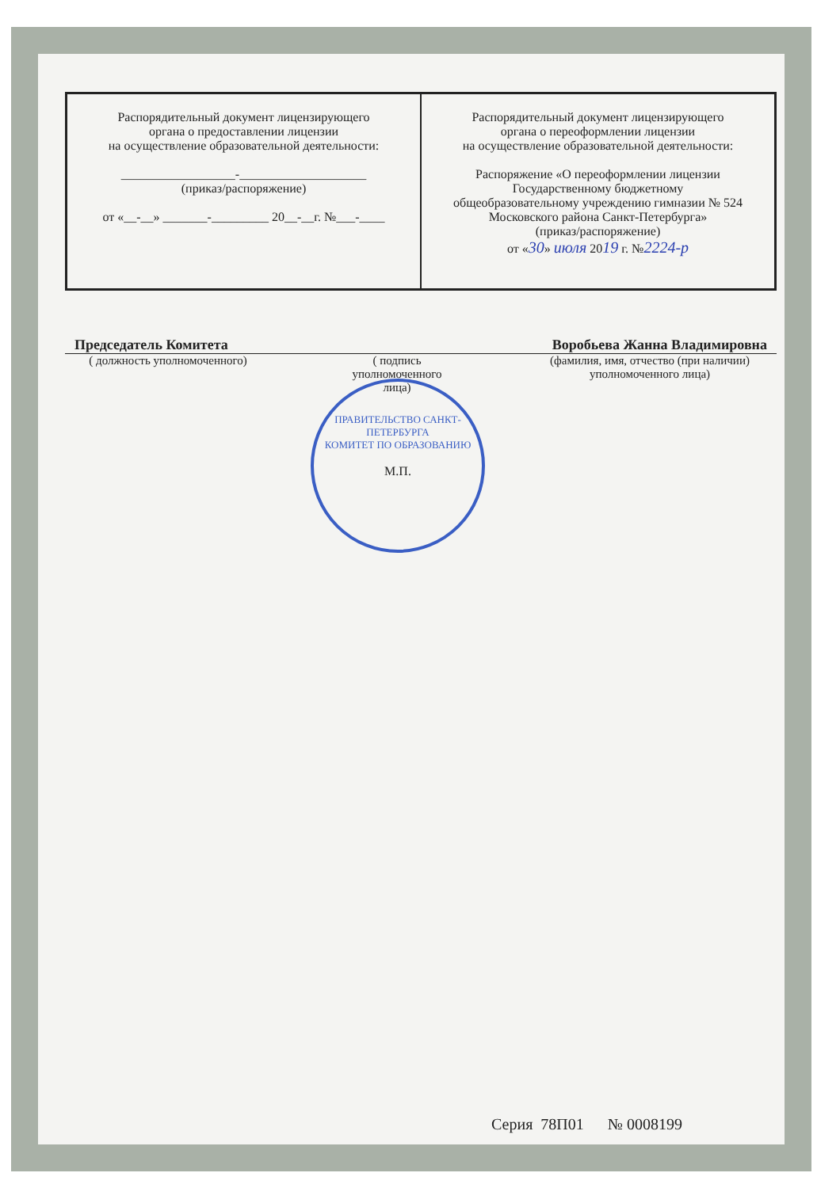| Распорядительный документ лицензирующего органа о предоставлении лицензии на осуществление образовательной деятельности: __________________-____________________ (приказ/распоряжение) от «__-__» _______-_________ 20__-__г. №___-____ | Распорядительный документ лицензирующего органа о переоформлении лицензии на осуществление образовательной деятельности: Распоряжение «О переоформлении лицензии Государственному бюджетному общеобразовательному учреждению гимназии № 524 Московского района Санкт-Петербурга» (приказ/распоряжение) от « 30 » июля 20 19 г. № 2224-р |
Председатель Комитета Воробьева Жанна Владимировна
( должность уполномоченного) ( подпись уполномоченного лица) (фамилия, имя, отчество (при наличии) уполномоченного лица)
ПРАВИТЕЛЬСТВО САНКТ-ПЕТЕРБУРГА
КОМИТЕТ ПО ОБРАЗОВАНИЮ
М.П.
Серия 78П01 № 0008199